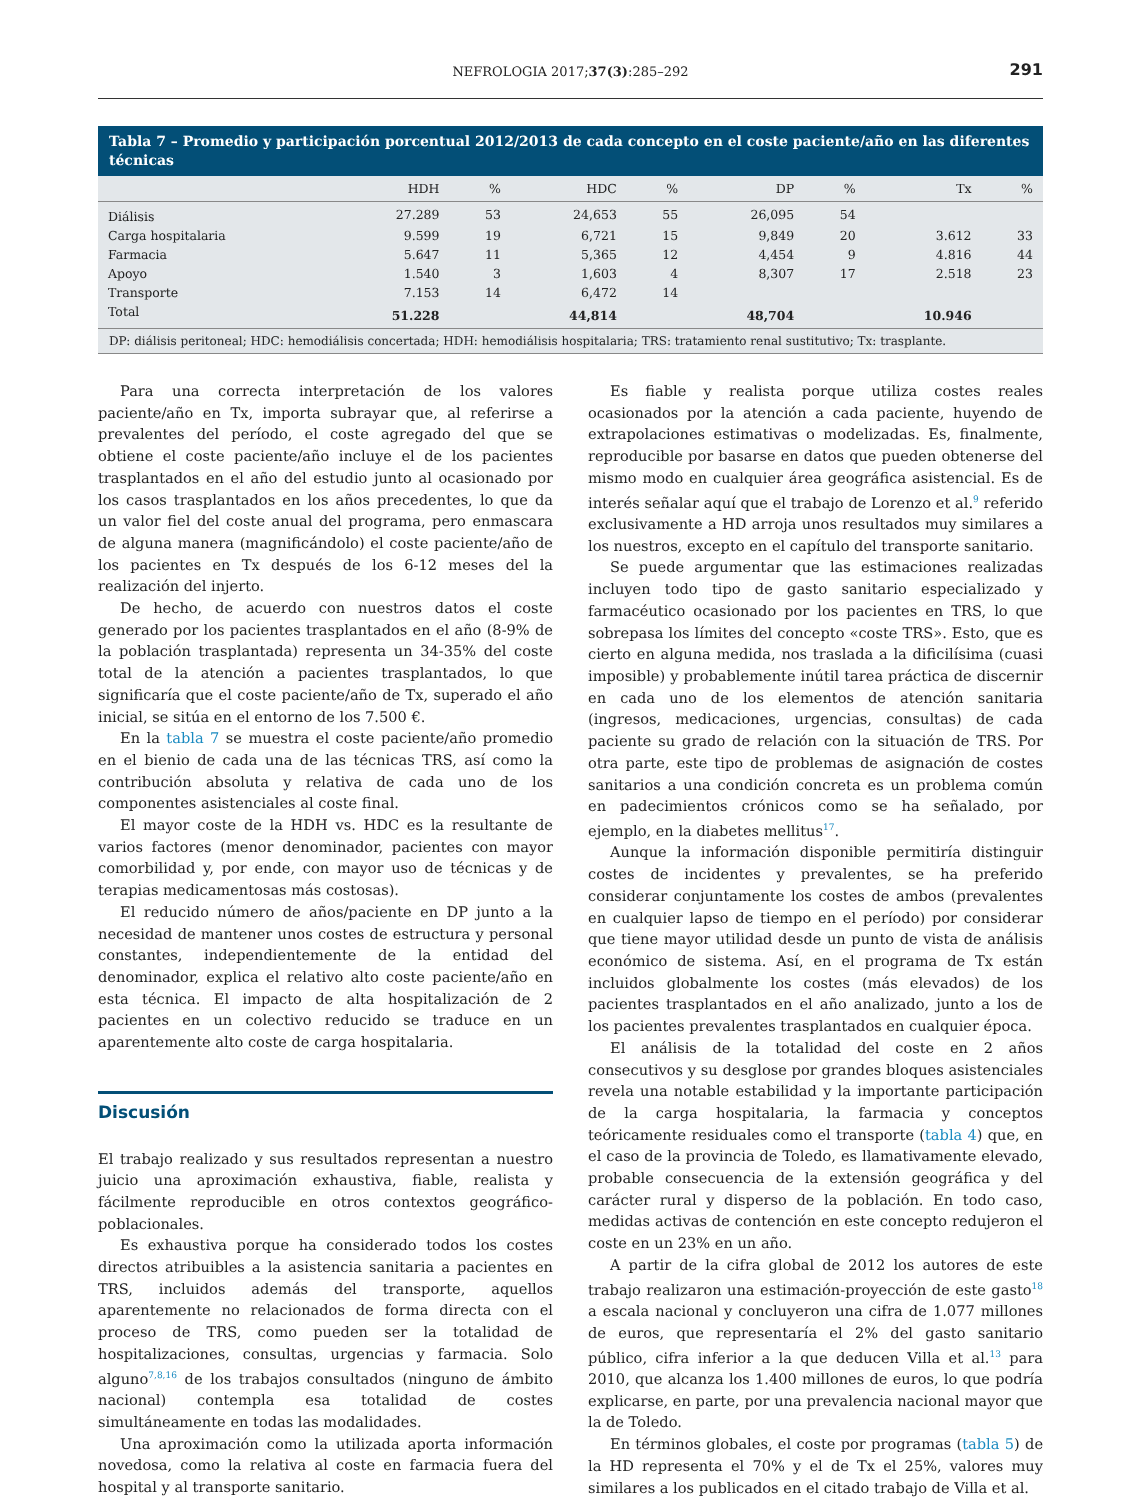NEFROLOGIA 2017;37(3):285–292
291
Tabla 7 – Promedio y participación porcentual 2012/2013 de cada concepto en el coste paciente/año en las diferentes técnicas
| | HDH | % | HDC | % | DP | % | Tx | % |
| --- | --- | --- | --- | --- | --- | --- | --- | --- |
| Diálisis | 27.289 | 53 | 24,653 | 55 | 26,095 | 54 | | |
| Carga hospitalaria | 9.599 | 19 | 6,721 | 15 | 9,849 | 20 | 3.612 | 33 |
| Farmacia | 5.647 | 11 | 5,365 | 12 | 4,454 | 9 | 4.816 | 44 |
| Apoyo | 1.540 | 3 | 1,603 | 4 | 8,307 | 17 | 2.518 | 23 |
| Transporte | 7.153 | 14 | 6,472 | 14 | | | | |
| Total | 51.228 | | 44,814 | | 48,704 | | 10.946 | |
DP: diálisis peritoneal; HDC: hemodiálisis concertada; HDH: hemodiálisis hospitalaria; TRS: tratamiento renal sustitutivo; Tx: trasplante.
Para una correcta interpretación de los valores paciente/año en Tx, importa subrayar que, al referirse a prevalentes del período, el coste agregado del que se obtiene el coste paciente/año incluye el de los pacientes trasplantados en el año del estudio junto al ocasionado por los casos trasplantados en los años precedentes, lo que da un valor fiel del coste anual del programa, pero enmascara de alguna manera (magnificándolo) el coste paciente/año de los pacientes en Tx después de los 6-12 meses del la realización del injerto.
De hecho, de acuerdo con nuestros datos el coste generado por los pacientes trasplantados en el año (8-9% de la población trasplantada) representa un 34-35% del coste total de la atención a pacientes trasplantados, lo que significaría que el coste paciente/año de Tx, superado el año inicial, se sitúa en el entorno de los 7.500 €.
En la tabla 7 se muestra el coste paciente/año promedio en el bienio de cada una de las técnicas TRS, así como la contribución absoluta y relativa de cada uno de los componentes asistenciales al coste final.
El mayor coste de la HDH vs. HDC es la resultante de varios factores (menor denominador, pacientes con mayor comorbilidad y, por ende, con mayor uso de técnicas y de terapias medicamentosas más costosas).
El reducido número de años/paciente en DP junto a la necesidad de mantener unos costes de estructura y personal constantes, independientemente de la entidad del denominador, explica el relativo alto coste paciente/año en esta técnica. El impacto de alta hospitalización de 2 pacientes en un colectivo reducido se traduce en un aparentemente alto coste de carga hospitalaria.
Discusión
El trabajo realizado y sus resultados representan a nuestro juicio una aproximación exhaustiva, fiable, realista y fácilmente reproducible en otros contextos geográfico-poblacionales.
Es exhaustiva porque ha considerado todos los costes directos atribuibles a la asistencia sanitaria a pacientes en TRS, incluidos además del transporte, aquellos aparentemente no relacionados de forma directa con el proceso de TRS, como pueden ser la totalidad de hospitalizaciones, consultas, urgencias y farmacia. Solo alguno<sup>7,8,16</sup> de los trabajos consultados (ninguno de ámbito nacional) contempla esa totalidad de costes simultáneamente en todas las modalidades.
Una aproximación como la utilizada aporta información novedosa, como la relativa al coste en farmacia fuera del hospital y al transporte sanitario.
Es fiable y realista porque utiliza costes reales ocasionados por la atención a cada paciente, huyendo de extrapolaciones estimativas o modelizadas. Es, finalmente, reproducible por basarse en datos que pueden obtenerse del mismo modo en cualquier área geográfica asistencial. Es de interés señalar aquí que el trabajo de Lorenzo et al.<sup>9</sup> referido exclusivamente a HD arroja unos resultados muy similares a los nuestros, excepto en el capítulo del transporte sanitario.
Se puede argumentar que las estimaciones realizadas incluyen todo tipo de gasto sanitario especializado y farmacéutico ocasionado por los pacientes en TRS, lo que sobrepasa los límites del concepto «coste TRS». Esto, que es cierto en alguna medida, nos traslada a la dificilísima (cuasi imposible) y probablemente inútil tarea práctica de discernir en cada uno de los elementos de atención sanitaria (ingresos, medicaciones, urgencias, consultas) de cada paciente su grado de relación con la situación de TRS. Por otra parte, este tipo de problemas de asignación de costes sanitarios a una condición concreta es un problema común en padecimientos crónicos como se ha señalado, por ejemplo, en la diabetes mellitus<sup>17</sup>.
Aunque la información disponible permitiría distinguir costes de incidentes y prevalentes, se ha preferido considerar conjuntamente los costes de ambos (prevalentes en cualquier lapso de tiempo en el período) por considerar que tiene mayor utilidad desde un punto de vista de análisis económico de sistema. Así, en el programa de Tx están incluidos globalmente los costes (más elevados) de los pacientes trasplantados en el año analizado, junto a los de los pacientes prevalentes trasplantados en cualquier época.
El análisis de la totalidad del coste en 2 años consecutivos y su desglose por grandes bloques asistenciales revela una notable estabilidad y la importante participación de la carga hospitalaria, la farmacia y conceptos teóricamente residuales como el transporte (tabla 4) que, en el caso de la provincia de Toledo, es llamativamente elevado, probable consecuencia de la extensión geográfica y del carácter rural y disperso de la población. En todo caso, medidas activas de contención en este concepto redujeron el coste en un 23% en un año.
A partir de la cifra global de 2012 los autores de este trabajo realizaron una estimación-proyección de este gasto<sup>18</sup> a escala nacional y concluyeron una cifra de 1.077 millones de euros, que representaría el 2% del gasto sanitario público, cifra inferior a la que deducen Villa et al.<sup>13</sup> para 2010, que alcanza los 1.400 millones de euros, lo que podría explicarse, en parte, por una prevalencia nacional mayor que la de Toledo.
En términos globales, el coste por programas (tabla 5) de la HD representa el 70% y el de Tx el 25%, valores muy similares a los publicados en el citado trabajo de Villa et al.